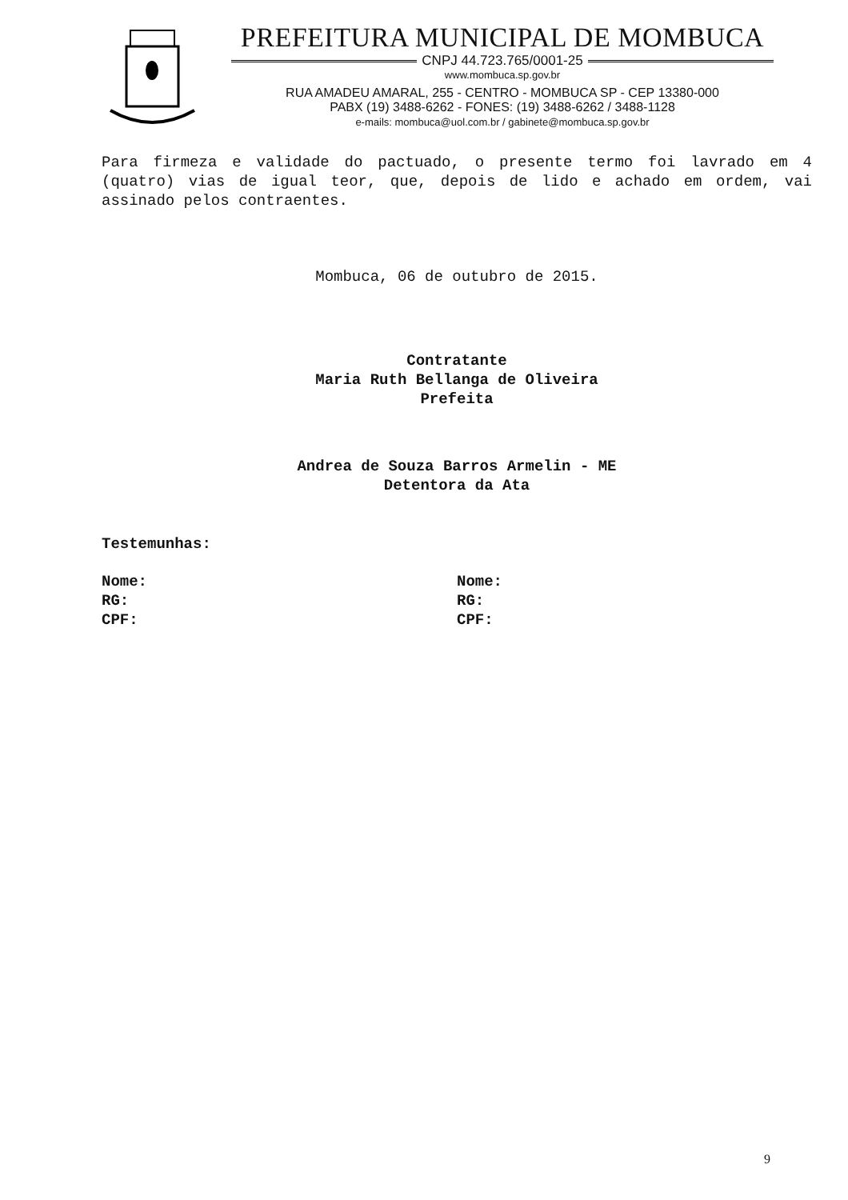PREFEITURA MUNICIPAL DE MOMBUCA
CNPJ 44.723.765/0001-25
www.mombuca.sp.gov.br
RUA AMADEU AMARAL, 255 - CENTRO - MOMBUCA SP - CEP 13380-000
PABX (19) 3488-6262 - FONES: (19) 3488-6262 / 3488-1128
e-mails: mombuca@uol.com.br / gabinete@mombuca.sp.gov.br
Para firmeza e validade do pactuado, o presente termo foi lavrado em 4 (quatro) vias de igual teor, que, depois de lido e achado em ordem, vai assinado pelos contraentes.
Mombuca, 06 de outubro de 2015.
Contratante
Maria Ruth Bellanga de Oliveira
Prefeita
Andrea de Souza Barros Armelin - ME
Detentora da Ata
Testemunhas:
Nome:
RG:
CPF:
Nome:
RG:
CPF:
9